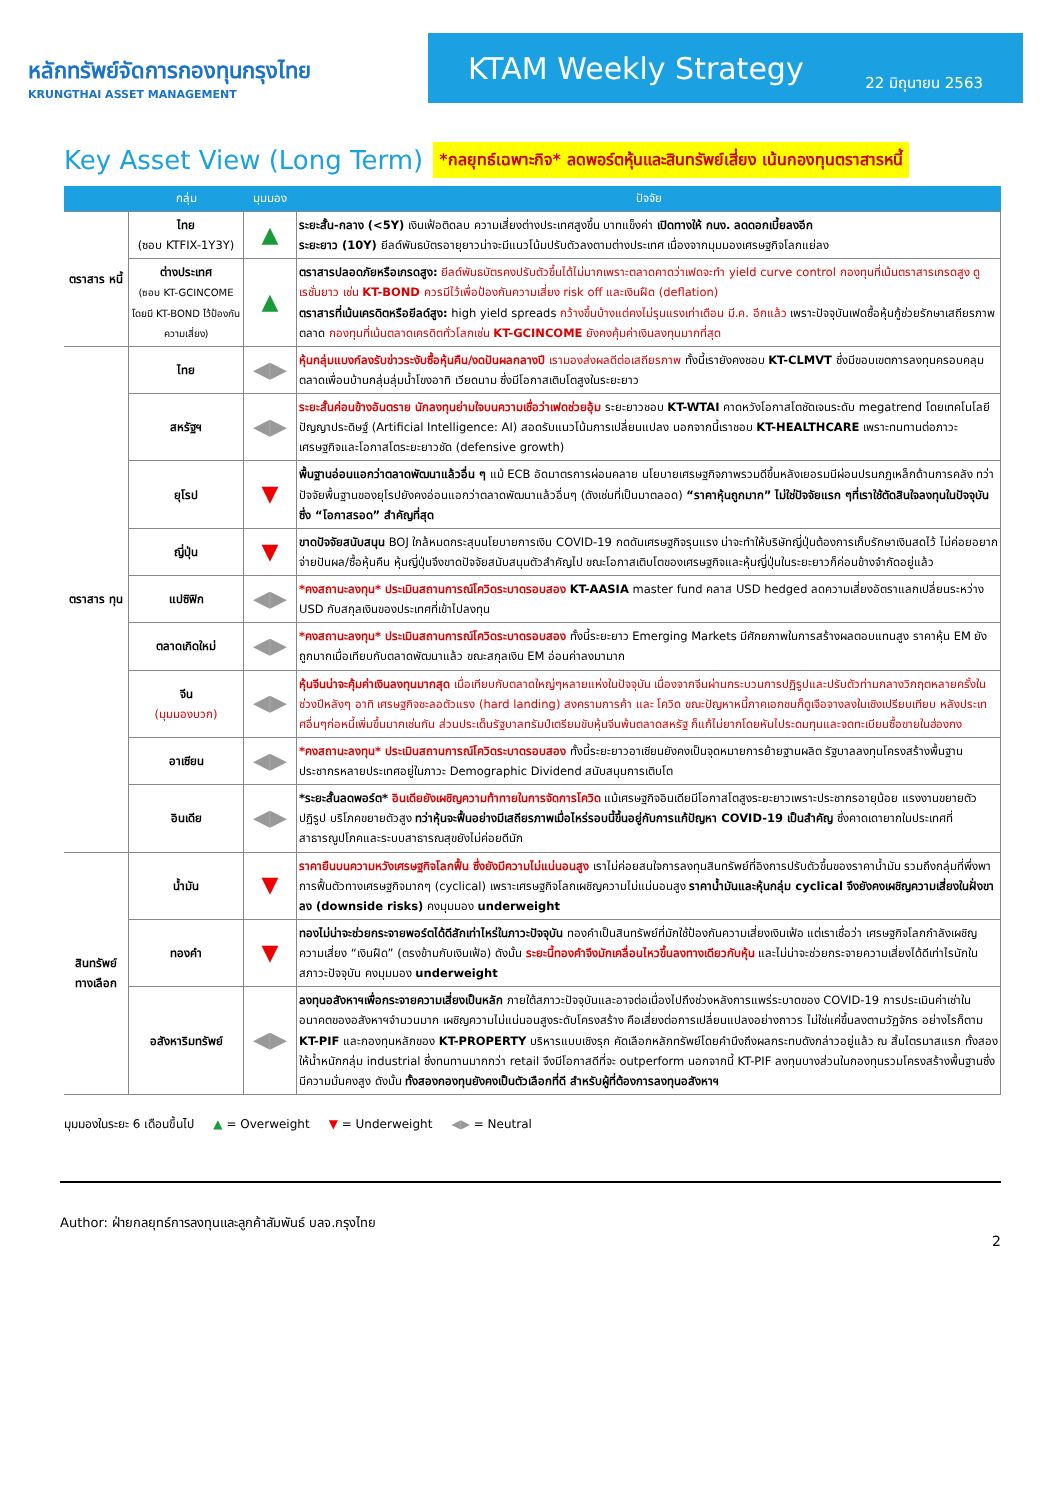หลักทรัพย์จัดการกองทุนกรุงไทย
KRUNGTHAI ASSET MANAGEMENT
KTAM Weekly Strategy
22 มิถุนายน 2563
Key Asset View (Long Term)
*กลยุทธ์เฉพาะกิจ* ลดพอร์ตหุ้นและสินทรัพย์เสี่ยง เน้นกองทุนตราสารหนี้
| | กลุ่ม | มุมมอง | ปัจจัย |
| --- | --- | --- | --- |
| ตราสาร หนี้ | ไทย (ซอบ KTFIX-1Y3Y) | ▲ | ระยะสั้น-กลาง (<5Y) เงินเฟ้อติดลบ ความเสี่ยงต่างประเทศสูงขึ้น บาทแข็งค่า เปิดทางให้ กนง. ลดดอกเบี้ยลงอีก ระยะยาว (10Y) ยีลด์พันธบัตรอายุยาวน่าจะมีแนวโน้มปรับตัวลงตามต่างประเทศ เนื่องจากมุมมองเศรษฐกิจโลกแย่ลง |
| | ต่างประเทศ (ซอบ KT-GCINCOME โดยมี KT-BOND ไว้ป้องกันความเสี่ยง) | ▲ | ตราสารปลอดภัยหรือเกรดสูง: ยีลด์พันธบัตรคงปรับตัวขึ้นได้ไม่มากเพราะตลาดคาดว่าเฟดจะทำ yield curve control กองทุนที่เน้นตราสารเกรดสูง ดูเรชั่นยาว เช่น KT-BOND ควรมีไว้เพื่อป้องกันความเสี่ยง risk off และเงินฝืด (deflation) ตราสารที่เน้นเครดิตหรือยีลด์สูง: high yield spreads กว้างขึ้นบ้างแต่คงไม่รุนแรงเท่าเดือน มี.ค. อีกแล้ว เพราะปัจจุบันเฟดซื้อหุ้นกู้ช่วยรักษาเสถียรภาพตลาด กองทุนที่เน้นตลาดเครดิตทั่วโลกเช่น KT-GCINCOME ยังคงคุ้มค่าเงินลงทุนมากที่สุด |
| ตราสาร ทุน | ไทย | ◀▶ | หุ้นกลุ่มแบงก์ลงรับข่าวระงับซื้อหุ้นคืน/งดปันผลกลางปี เรามองส่งผลดีต่อเสถียรภาพ ทั้งนี้เรายังคงชอบ KT-CLMVT ซึ่งมีขอบเขตการลงทุนครอบคลุมตลาดเพื่อนบ้านกลุ่มลุ่มน้ำโขงอาทิ เวียดนาม ซึ่งมีโอกาสเติบโตสูงในระยะยาว |
| | สหรัฐฯ | ◀▶ | ระยะสั้นค่อนข้างอันตราย นักลงทุนย่ามใจบนความเชื่อว่าเฟดช่วยอุ้ม ระยะยาวชอบ KT-WTAI คาดหวังโอกาสโตชัดเจนระดับ megatrend โดยเทคโนโลยีปัญญาประดิษฐ์ (Artificial Intelligence: AI) สอดรับแนวโน้มการเปลี่ยนแปลง นอกจากนี้เราชอบ KT-HEALTHCARE เพราะทนทานต่อภาวะเศรษฐกิจและโอกาสโตระยะยาวชัด (defensive growth) |
| | ยุโรป | ▼ | พื้นฐานอ่อนแอกว่าตลาดพัฒนาแล้วอื่น ๆ แม้ ECB อัดมาตรการผ่อนคลาย นโยบายเศรษฐกิจภาพรวมดีขึ้นหลังเยอรมนีผ่อนปรนกฎเหล็กด้านการคลัง ทว่าปัจจัยพื้นฐานของยุโรปยังคงอ่อนแอกว่าตลาดพัฒนาแล้วอื่นๆ (ดังเช่นที่เป็นมาตลอด) “ราคาหุ้นถูกมาก” ไม่ใช่ปัจจัยแรก ๆที่เราใช้ตัดสินใจลงทุนในปัจจุบันซึ่ง “โอกาสรอด” สำคัญที่สุด |
| | ญี่ปุ่น | ▼ | ขาดปัจจัยสนับสนุน BOJ ใกล้หมดกระสุนนโยบายการเงิน COVID-19 กดดันเศรษฐกิจรุนแรง น่าจะทำให้บริษัทญี่ปุ่นต้องการเก็บรักษาเงินสดไว้ ไม่ค่อยอยากจ่ายปันผล/ซื้อหุ้นคืน หุ้นญี่ปุ่นจึงขาดปัจจัยสนับสนุนตัวสำคัญไป ขณะโอกาสเติบโตของเศรษฐกิจและหุ้นญี่ปุ่นในระยะยาวก็ค่อนข้างจำกัดอยู่แล้ว |
| | แปซิฟิก | ◀▶ | *คงสถานะลงทุน* ประเมินสถานการณ์โควิดระบาดรอบสอง KT-AASIA master fund คลาส USD hedged ลดความเสี่ยงอัตราแลกเปลี่ยนระหว่าง USD กับสกุลเงินของประเทศที่เข้าไปลงทุน |
| | ตลาดเกิดใหม่ | ◀▶ | *คงสถานะลงทุน* ประเมินสถานการณ์โควิดระบาดรอบสอง ทั้งนี้ระยะยาว Emerging Markets มีศักยภาพในการสร้างผลตอบแทนสูง ราคาหุ้น EM ยังถูกมากเมื่อเทียบกับตลาดพัฒนาแล้ว ขณะสกุลเงิน EM อ่อนค่าลงมามาก |
| | จีน (มุมมองบวก) | ◀▶ | หุ้นจีนน่าจะคุ้มค่าเงินลงทุนมากสุด เมื่อเทียบกับตลาดใหญ่ๆหลายแห่งในปัจจุบัน เนื่องจากจีนผ่านกระบวนการปฏิรูปและปรับตัวท่ามกลางวิกฤตหลายครั้งในช่วงปีหลังๆ อาทิ เศรษฐกิจชะลอตัวแรง (hard landing) สงครามการค้า และ โควิด ขณะปัญหาหนี้ภาคเอกชนก็ดูเจือจางลงในเชิงเปรียบเทียบ หลังประเทศอื่นๆก่อหนี้เพิ่มขึ้นมากเช่นกัน ส่วนประเด็นรัฐบาลทรัมป์เตรียมขับหุ้นจีนพ้นตลาดสหรัฐ ก็แก้ไม่ยากโดยหันไประดมทุนและจดทะเบียนซื้อขายในฮ่องกง |
| | อาเซียน | ◀▶ | *คงสถานะลงทุน* ประเมินสถานการณ์โควิดระบาดรอบสอง ทั้งนี้ระยะยาวอาเซียนยังคงเป็นจุดหมายการย้ายฐานผลิต รัฐบาลลงทุนโครงสร้างพื้นฐาน ประชากรหลายประเทศอยู่ในภาวะ Demographic Dividend สนับสนุนการเติบโต |
| | อินเดีย | ◀▶ | *ระยะสั้นลดพอร์ต* อินเดียยังเผชิญความท้าทายในการจัดการโควิด แม้เศรษฐกิจอินเดียมีโอกาสโตสูงระยะยาวเพราะประชากรอายุน้อย แรงงานขยายตัว ปฏิรูป บริโภคขยายตัวสูง ทว่าหุ้นจะฟื้นอย่างมีเสถียรภาพเมื่อไหร่รอบนี้ขึ้นอยู่กับการแก้ปัญหา COVID-19 เป็นสำคัญ ซึ่งคาดเดายากในประเทศที่สาธารณูปโภคและระบบสาธารณสุขยังไม่ค่อยดีนัก |
| สินทรัพย์ ทางเลือก | น้ำมัน | ▼ | ราคายืนบนความหวังเศรษฐกิจโลกฟื้น ซึ่งยังมีความไม่แน่นอนสูง เราไม่ค่อยสนใจการลงทุนสินทรัพย์ที่อิงการปรับตัวขึ้นของราคาน้ำมัน รวมถึงกลุ่มที่พึ่งพาการฟื้นตัวทางเศรษฐกิจมากๆ (cyclical) เพราะเศรษฐกิจโลกเผชิญความไม่แน่นอนสูง ราคาน้ำมันและหุ้นกลุ่ม cyclical จึงยังคงเผชิญความเสี่ยงในฝั่งขาลง (downside risks) คงมุมมอง underweight |
| | ทองคำ | ▼ | ทองไม่น่าจะช่วยกระจายพอร์ตได้ดีสักเท่าไหร่ในภาวะปัจจุบัน ทองคำเป็นสินทรัพย์ที่มักใช้ป้องกันความเสี่ยงเงินเฟ้อ แต่เราเชื่อว่า เศรษฐกิจโลกกำลังเผชิญความเสี่ยง “เงินฝืด” (ตรงข้ามกับเงินเฟ้อ) ดังนั้น ระยะนี้ทองคำจึงมักเคลื่อนไหวขึ้นลงทางเดียวกับหุ้น และไม่น่าจะช่วยกระจายความเสี่ยงได้ดีเท่าไรนักในสภาวะปัจจุบัน คงมุมมอง underweight |
| | อสังหาริมทรัพย์ | ◀▶ | ลงทุนอสังหาฯเพื่อกระจายความเสี่ยงเป็นหลัก ภายใต้สภาวะปัจจุบันและอาจต่อเนื่องไปถึงช่วงหลังการแพร่ระบาดของ COVID-19 การประเมินค่าเช่าในอนาคตของอสังหาฯจำนวนมาก เผชิญความไม่แน่นอนสูงระดับโครงสร้าง คือเสี่ยงต่อการเปลี่ยนแปลงอย่างถาวร ไม่ใช่แค่ขึ้นลงตามวัฏจักร อย่างไรก็ตาม KT-PIF และกองทุนหลักของ KT-PROPERTY บริหารแบบเชิงรุก คัดเลือกหลักทรัพย์โดยคำนึงถึงผลกระทบดังกล่าวอยู่แล้ว ณ สิ้นไตรมาสแรก ทั้งสองให้น้ำหนักกลุ่ม industrial ซึ่งทนทานมากกว่า retail จึงมีโอกาสดีที่จะ outperform นอกจากนี้ KT-PIF ลงทุนบางส่วนในกองทุนรวมโครงสร้างพื้นฐานซึ่งมีความมั่นคงสูง ดังนั้น ทั้งสองกองทุนยังคงเป็นตัวเลือกที่ดี สำหรับผู้ที่ต้องการลงทุนอสังหาฯ |
มุมมองในระยะ 6 เดือนขึ้นไป ▲ = Overweight ▼ = Underweight ◀▶ = Neutral
Author: ฝ่ายกลยุทธ์การลงทุนและลูกค้าสัมพันธ์ บลจ.กรุงไทย
2